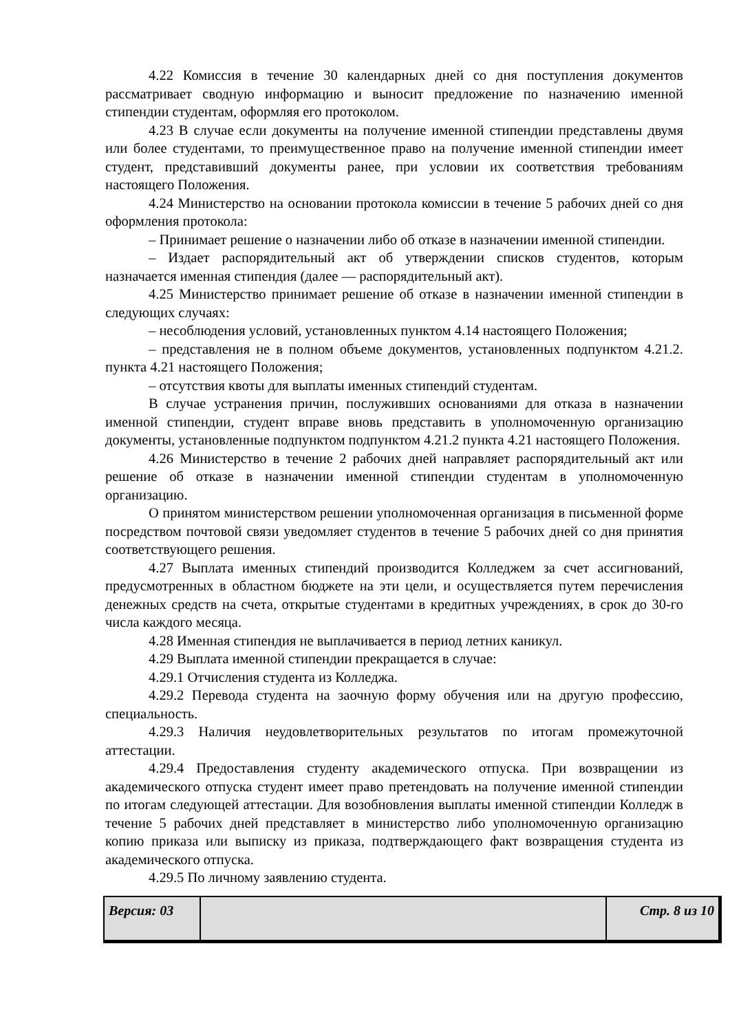4.22 Комиссия в течение 30 календарных дней со дня поступления документов рассматривает сводную информацию и выносит предложение по назначению именной стипендии студентам, оформляя его протоколом.
4.23 В случае если документы на получение именной стипендии представлены двумя или более студентами, то преимущественное право на получение именной стипендии имеет студент, представивший документы ранее, при условии их соответствия требованиям настоящего Положения.
4.24 Министерство на основании протокола комиссии в течение 5 рабочих дней со дня оформления протокола:
– Принимает решение о назначении либо об отказе в назначении именной стипендии.
– Издает распорядительный акт об утверждении списков студентов, которым назначается именная стипендия (далее — распорядительный акт).
4.25 Министерство принимает решение об отказе в назначении именной стипендии в следующих случаях:
– несоблюдения условий, установленных пунктом 4.14 настоящего Положения;
– представления не в полном объеме документов, установленных подпунктом 4.21.2. пункта 4.21 настоящего Положения;
– отсутствия квоты для выплаты именных стипендий студентам.
В случае устранения причин, послуживших основаниями для отказа в назначении именной стипендии, студент вправе вновь представить в уполномоченную организацию документы, установленные подпунктом подпунктом 4.21.2 пункта 4.21 настоящего Положения.
4.26 Министерство в течение 2 рабочих дней направляет распорядительный акт или решение об отказе в назначении именной стипендии студентам в уполномоченную организацию.
О принятом министерством решении уполномоченная организация в письменной форме посредством почтовой связи уведомляет студентов в течение 5 рабочих дней со дня принятия соответствующего решения.
4.27 Выплата именных стипендий производится Колледжем за счет ассигнований, предусмотренных в областном бюджете на эти цели, и осуществляется путем перечисления денежных средств на счета, открытые студентами в кредитных учреждениях, в срок до 30-го числа каждого месяца.
4.28 Именная стипендия не выплачивается в период летних каникул.
4.29 Выплата именной стипендии прекращается в случае:
4.29.1 Отчисления студента из Колледжа.
4.29.2 Перевода студента на заочную форму обучения или на другую профессию, специальность.
4.29.3 Наличия неудовлетворительных результатов по итогам промежуточной аттестации.
4.29.4 Предоставления студенту академического отпуска. При возвращении из академического отпуска студент имеет право претендовать на получение именной стипендии по итогам следующей аттестации. Для возобновления выплаты именной стипендии Колледж в течение 5 рабочих дней представляет в министерство либо уполномоченную организацию копию приказа или выписку из приказа, подтверждающего факт возвращения студента из академического отпуска.
4.29.5 По личному заявлению студента.
Версия: 03 Стр. 8 из 10